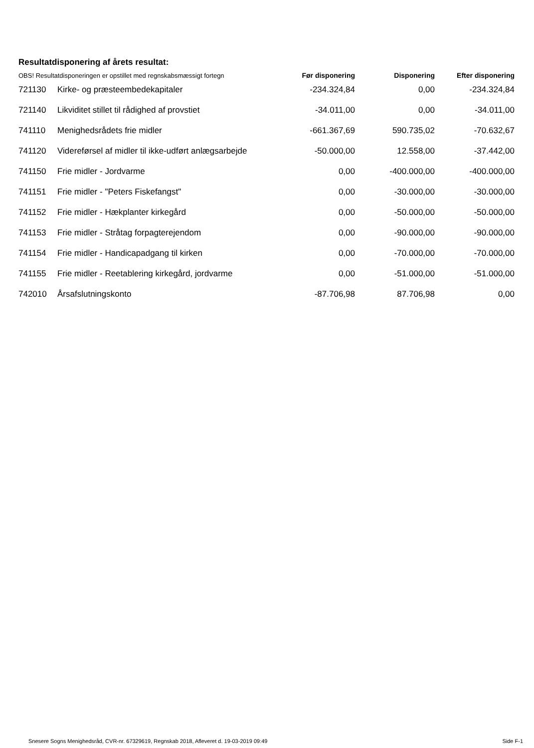Resultatdisponering af årets resultat:
| OBS! Resultatdisponeringen er opstillet med regnskabsmæssigt fortegn | | Før disponering | Disponering | Efter disponering |
| --- | --- | --- | --- | --- |
| 721130 | Kirke- og præsteembedekapitaler | -234.324,84 | 0,00 | -234.324,84 |
| 721140 | Likviditet stillet til rådighed af provstiet | -34.011,00 | 0,00 | -34.011,00 |
| 741110 | Menighedsrådets frie midler | -661.367,69 | 590.735,02 | -70.632,67 |
| 741120 | Videreførsel af midler til ikke-udført anlægsarbejde | -50.000,00 | 12.558,00 | -37.442,00 |
| 741150 | Frie midler - Jordvarme | 0,00 | -400.000,00 | -400.000,00 |
| 741151 | Frie midler - "Peters Fiskefangst" | 0,00 | -30.000,00 | -30.000,00 |
| 741152 | Frie midler - Hækplanter kirkegård | 0,00 | -50.000,00 | -50.000,00 |
| 741153 | Frie midler - Stråtag forpagterejendom | 0,00 | -90.000,00 | -90.000,00 |
| 741154 | Frie midler - Handicapadgang til kirken | 0,00 | -70.000,00 | -70.000,00 |
| 741155 | Frie midler - Reetablering kirkegård, jordvarme | 0,00 | -51.000,00 | -51.000,00 |
| 742010 | Årsafslutningskonto | -87.706,98 | 87.706,98 | 0,00 |
Snesere Sogns Menighedsråd, CVR-nr. 67329619, Regnskab 2018, Afleveret d. 19-03-2019 09:49 Side F-1